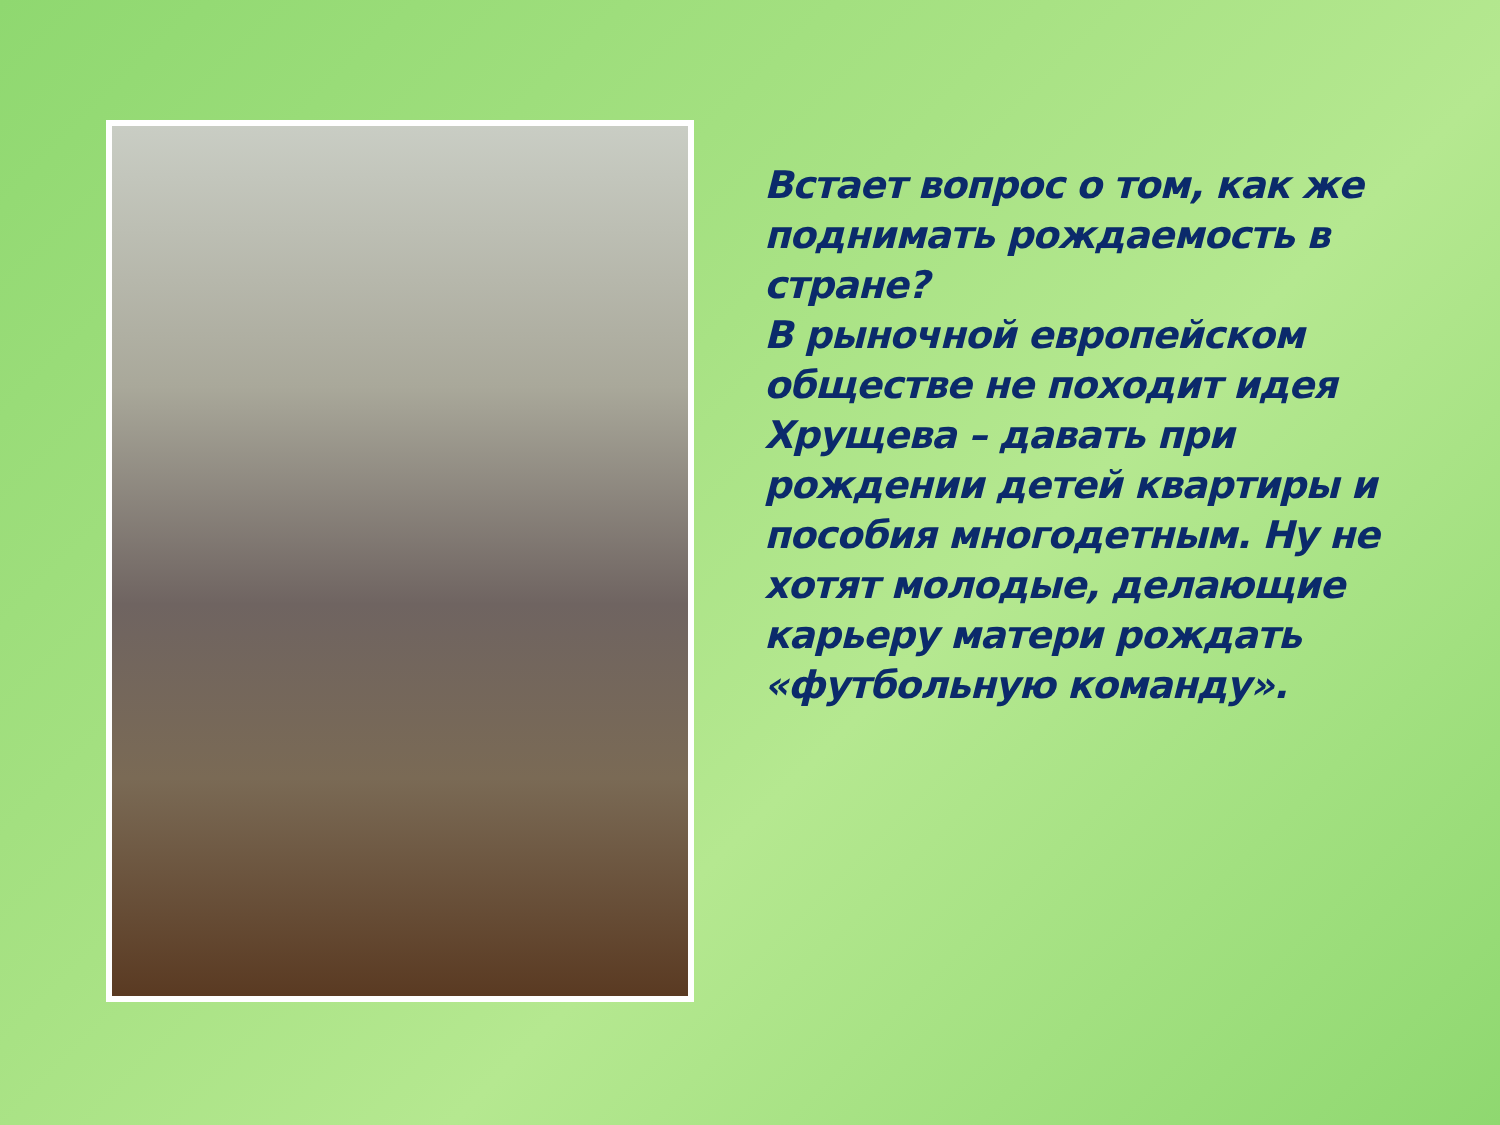Встает вопрос о том, как же поднимать рождаемость в стране?
В рыночной европейском обществе не походит идея Хрущева – давать при рождении детей квартиры и пособия многодетным. Ну не хотят молодые, делающие карьеру матери рождать «футбольную команду».